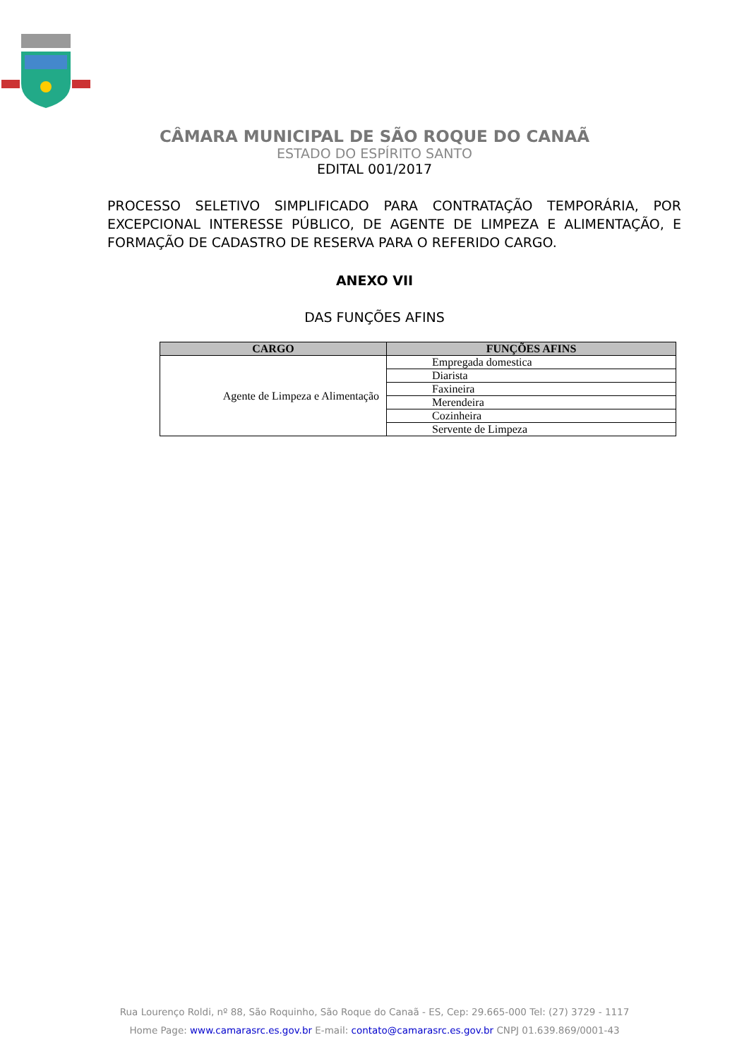CÂMARA MUNICIPAL DE SÃO ROQUE DO CANAÃ
ESTADO DO ESPÍRITO SANTO
EDITAL 001/2017
PROCESSO SELETIVO SIMPLIFICADO PARA CONTRATAÇÃO TEMPORÁRIA, POR EXCEPCIONAL INTERESSE PÚBLICO, DE AGENTE DE LIMPEZA E ALIMENTAÇÃO, E FORMAÇÃO DE CADASTRO DE RESERVA PARA O REFERIDO CARGO.
ANEXO VII
DAS FUNÇÕES AFINS
| CARGO | FUNÇÕES AFINS |
| --- | --- |
| Agente de Limpeza e Alimentação | Empregada domestica |
| | Diarista |
| | Faxineira |
| | Merendeira |
| | Cozinheira |
| | Servente de Limpeza |
Rua Lourenço Roldi, nº 88, São Roquinho, São Roque do Canaã - ES, Cep: 29.665-000 Tel: (27) 3729 - 1117
Home Page: www.camarasrc.es.gov.br E-mail: contato@camarasrc.es.gov.br CNPJ 01.639.869/0001-43